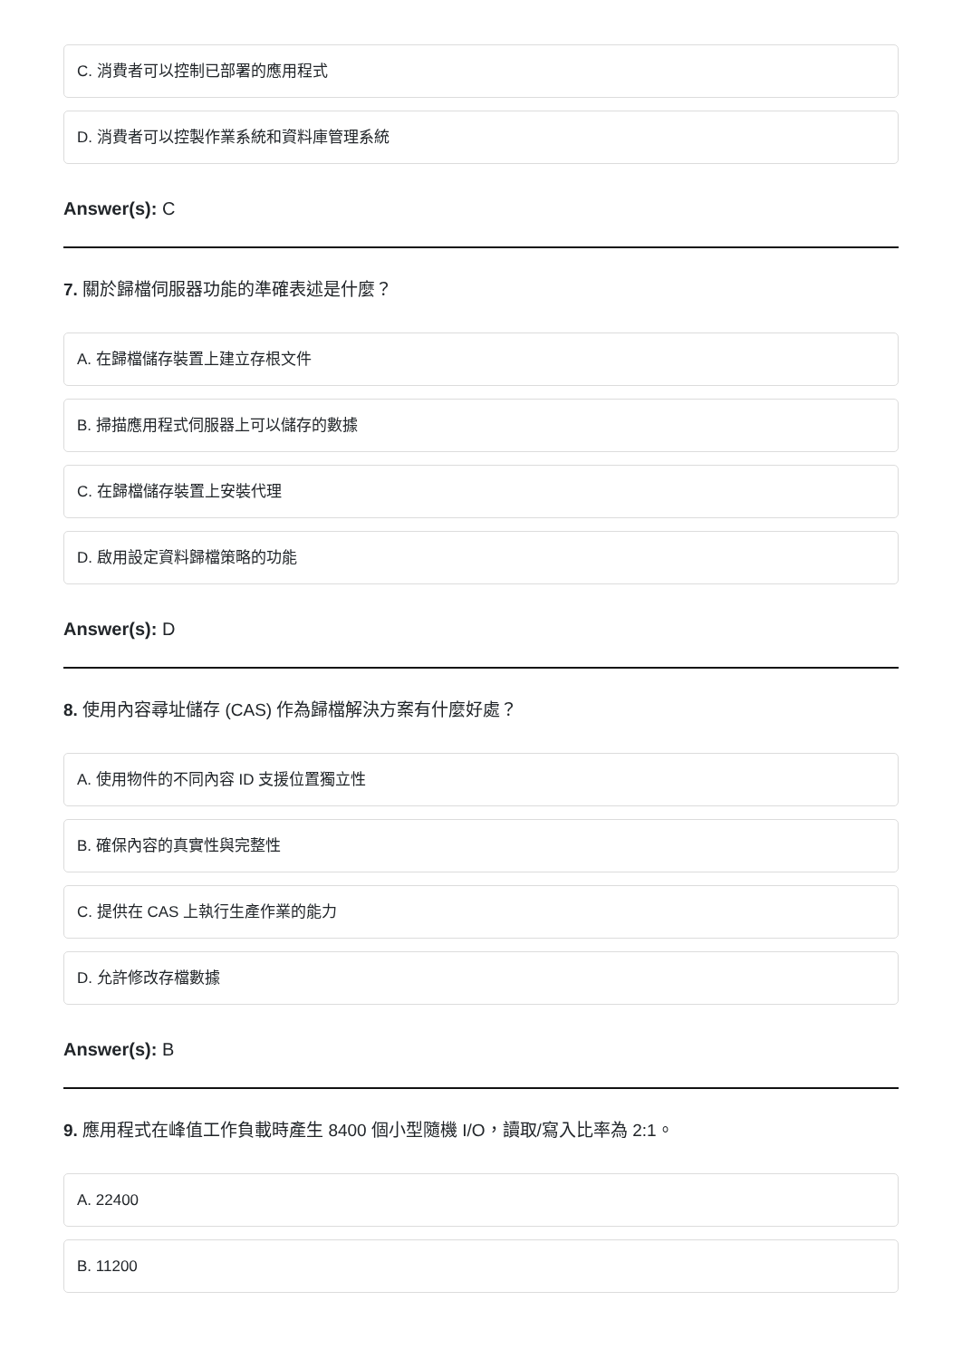C. 消費者可以控制已部署的應用程式
D. 消費者可以控製作業系統和資料庫管理系統
Answer(s): C
7. 關於歸檔伺服器功能的準確表述是什麼？
A. 在歸檔儲存裝置上建立存根文件
B. 掃描應用程式伺服器上可以儲存的數據
C. 在歸檔儲存裝置上安裝代理
D. 啟用設定資料歸檔策略的功能
Answer(s): D
8. 使用內容尋址儲存 (CAS) 作為歸檔解決方案有什麼好處？
A. 使用物件的不同內容 ID 支援位置獨立性
B. 確保內容的真實性與完整性
C. 提供在 CAS 上執行生產作業的能力
D. 允許修改存檔數據
Answer(s): B
9. 應用程式在峰值工作負載時產生 8400 個小型隨機 I/O，讀取/寫入比率為 2:1。
A. 22400
B. 11200